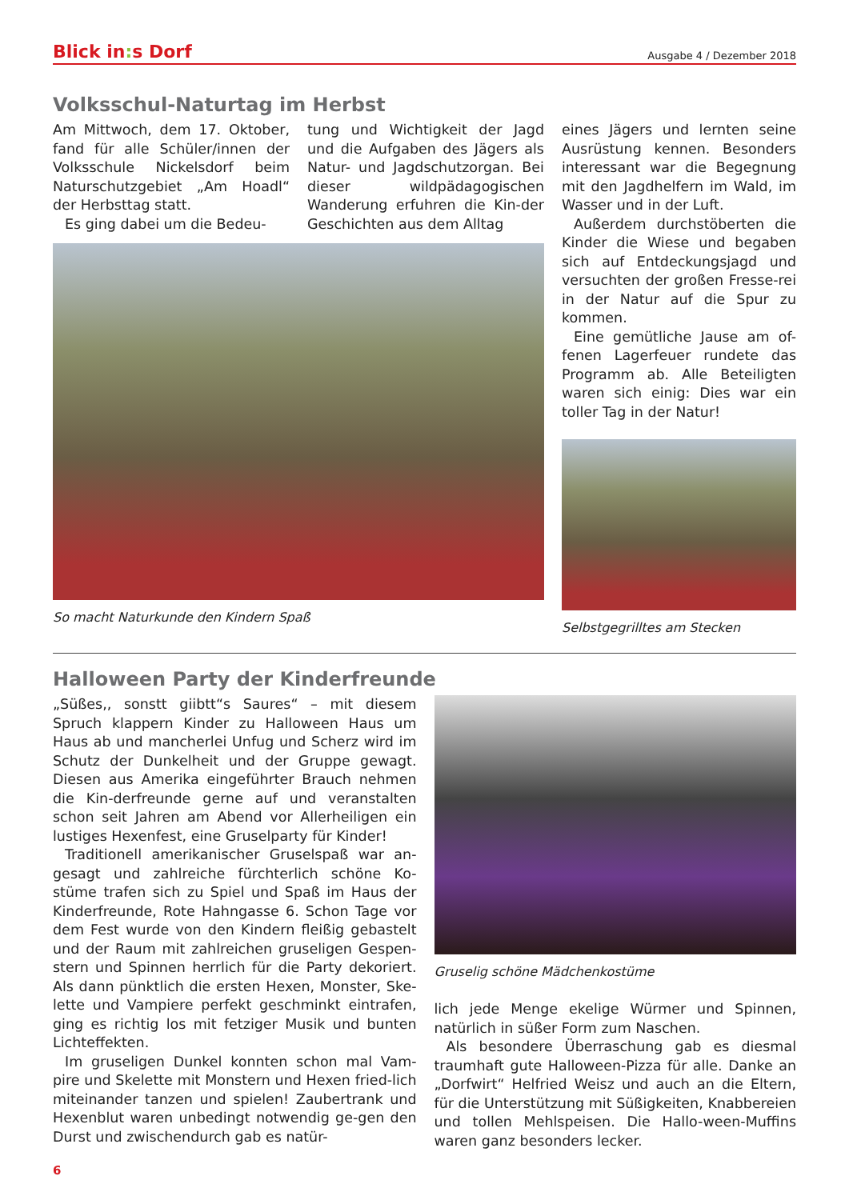Blick in: s Dorf
Ausgabe 4 / Dezember 2018
Volksschul-Naturtag im Herbst
Am Mittwoch, dem 17. Oktober, fand für alle Schüler/innen der Volksschule Nickelsdorf beim Naturschutzgebiet „Am Hoadl“ der Herbsttag statt.
Es ging dabei um die Bedeu-
tung und Wichtigkeit der Jagd und die Aufgaben des Jägers als Natur- und Jagdschutzorgan. Bei dieser wildpädagogischen Wanderung erfuhren die Kin-der Geschichten aus dem Alltag
So macht Naturkunde den Kindern Spaß
eines Jägers und lernten seine Ausrüstung kennen. Besonders interessant war die Begegnung mit den Jagdhelfern im Wald, im Wasser und in der Luft.
Außerdem durchstöberten die Kinder die Wiese und begaben sich auf Entdeckungsjagd und versuchten der großen Fresse-rei in der Natur auf die Spur zu kommen.
Eine gemütliche Jause am of-fenen Lagerfeuer rundete das Programm ab. Alle Beteiligten waren sich einig: Dies war ein toller Tag in der Natur!
Selbstgegrilltes am Stecken
Halloween Party der Kinderfreunde
„Süßes,, sonstt giibtt“s Saures“ – mit diesem Spruch klappern Kinder zu Halloween Haus um Haus ab und mancherlei Unfug und Scherz wird im Schutz der Dunkelheit und der Gruppe gewagt. Diesen aus Amerika eingeführter Brauch nehmen die Kin-derfreunde gerne auf und veranstalten schon seit Jahren am Abend vor Allerheiligen ein lustiges Hexenfest, eine Gruselparty für Kinder!
Traditionell amerikanischer Gruselspaß war an-gesagt und zahlreiche fürchterlich schöne Ko-stüme trafen sich zu Spiel und Spaß im Haus der Kinderfreunde, Rote Hahngasse 6. Schon Tage vor dem Fest wurde von den Kindern fleißig gebastelt und der Raum mit zahlreichen gruseligen Gespen-stern und Spinnen herrlich für die Party dekoriert. Als dann pünktlich die ersten Hexen, Monster, Ske-lette und Vampiere perfekt geschminkt eintrafen, ging es richtig los mit fetziger Musik und bunten Lichteffekten.
Im gruseligen Dunkel konnten schon mal Vam-pire und Skelette mit Monstern und Hexen fried-lich miteinander tanzen und spielen! Zaubertrank und Hexenblut waren unbedingt notwendig ge-gen den Durst und zwischendurch gab es natür-
Gruselig schöne Mädchenkostüme
lich jede Menge ekelige Würmer und Spinnen, natürlich in süßer Form zum Naschen.
Als besondere Überraschung gab es diesmal traumhaft gute Halloween-Pizza für alle. Danke an „Dorfwirt“ Helfried Weisz und auch an die Eltern, für die Unterstützung mit Süßigkeiten, Knabbereien und tollen Mehlspeisen. Die Hallo-ween-Muffins waren ganz besonders lecker.
6